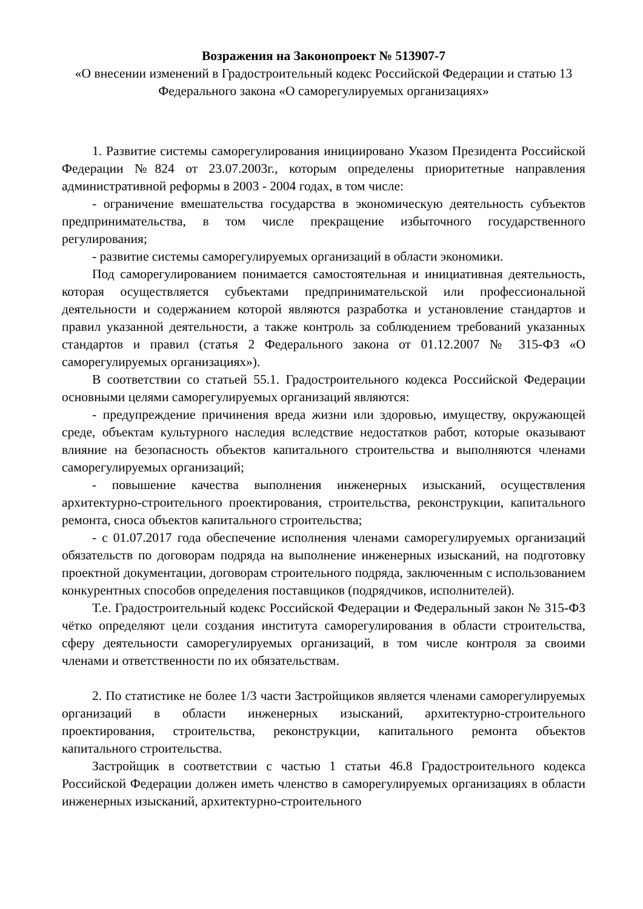Возражения на Законопроект № 513907-7
«О внесении изменений в Градостроительный кодекс Российской Федерации и статью 13 Федерального закона «О саморегулируемых организациях»
1. Развитие системы саморегулирования инициировано Указом Президента Российской Федерации №824 от 23.07.2003г., которым определены приоритетные направления административной реформы в 2003 - 2004 годах, в том числе:
- ограничение вмешательства государства в экономическую деятельность субъектов предпринимательства, в том числе прекращение избыточного государственного регулирования;
- развитие системы саморегулируемых организаций в области экономики.
Под саморегулированием понимается самостоятельная и инициативная деятельность, которая осуществляется субъектами предпринимательской или профессиональной деятельности и содержанием которой являются разработка и установление стандартов и правил указанной деятельности, а также контроль за соблюдением требований указанных стандартов и правил (статья 2 Федерального закона от 01.12.2007 № 315-ФЗ «О саморегулируемых организациях»).
В соответствии со статьей 55.1. Градостроительного кодекса Российской Федерации основными целями саморегулируемых организаций являются:
- предупреждение причинения вреда жизни или здоровью, имуществу, окружающей среде, объектам культурного наследия вследствие недостатков работ, которые оказывают влияние на безопасность объектов капитального строительства и выполняются членами саморегулируемых организаций;
- повышение качества выполнения инженерных изысканий, осуществления архитектурно-строительного проектирования, строительства, реконструкции, капитального ремонта, сноса объектов капитального строительства;
- с 01.07.2017 года обеспечение исполнения членами саморегулируемых организаций обязательств по договорам подряда на выполнение инженерных изысканий, на подготовку проектной документации, договорам строительного подряда, заключенным с использованием конкурентных способов определения поставщиков (подрядчиков, исполнителей).
Т.е. Градостроительный кодекс Российской Федерации и Федеральный закон № 315-ФЗ чётко определяют цели создания института саморегулирования в области строительства, сферу деятельности саморегулируемых организаций, в том числе контроля за своими членами и ответственности по их обязательствам.
2. По статистике не более 1/3 части Застройщиков является членами саморегулируемых организаций в области инженерных изысканий, архитектурно-строительного проектирования, строительства, реконструкции, капитального ремонта объектов капитального строительства.
Застройщик в соответствии с частью 1 статьи 46.8 Градостроительного кодекса Российской Федерации должен иметь членство в саморегулируемых организациях в области инженерных изысканий, архитектурно-строительного